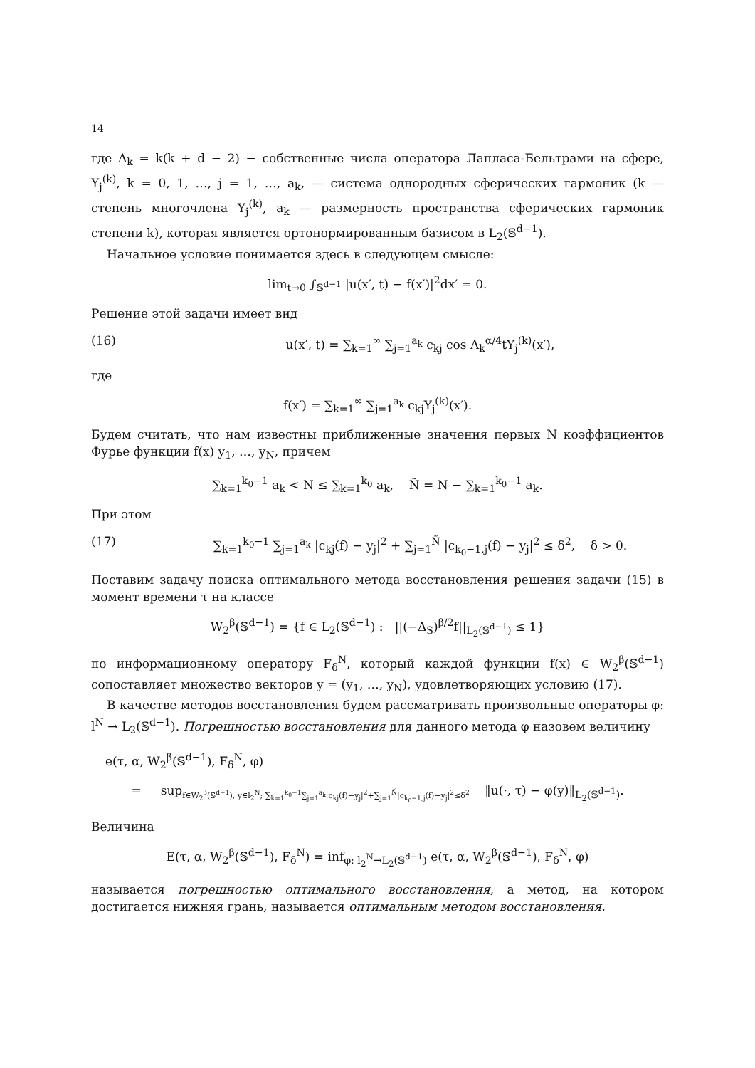14
где Λ<sub>k</sub> = k(k + d − 2) − собственные числа оператора Лапласа-Бельтрами на сфере, Y<sub>j</sub><sup>(k)</sup>, k = 0, 1, …, j = 1, …, a<sub>k</sub>, — система однородных сферических гармоник (k — степень многочлена Y<sub>j</sub><sup>(k)</sup>, a<sub>k</sub> — размерность пространства сферических гармоник степени k), которая является ортонормированным базисом в L<sub>2</sub>(𝕊<sup>d−1</sup>).
Начальное условие понимается здесь в следующем смысле:
lim<sub>t→0</sub> ∫<sub>𝕊<sup>d−1</sup></sub> |u(x′, t) − f(x′)|<sup>2</sup>dx′ = 0.
Решение этой задачи имеет вид
(16) u(x′, t) = ∑<sub>k=1</sub><sup>∞</sup> ∑<sub>j=1</sub><sup>a<sub>k</sub></sup> c<sub>kj</sub> cos Λ<sub>k</sub><sup>α/4</sup>tY<sub>j</sub><sup>(k)</sup>(x′),
где
f(x′) = ∑<sub>k=1</sub><sup>∞</sup> ∑<sub>j=1</sub><sup>a<sub>k</sub></sup> c<sub>kj</sub>Y<sub>j</sub><sup>(k)</sup>(x′).
Будем считать, что нам известны приближенные значения первых N коэффициентов Фурье функции f(x) y<sub>1</sub>, …, y<sub>N</sub>, причем
∑<sub>k=1</sub><sup>k<sub>0</sub>−1</sup> a<sub>k</sub> < N ≤ ∑<sub>k=1</sub><sup>k<sub>0</sub></sup> a<sub>k</sub>, Ñ = N − ∑<sub>k=1</sub><sup>k<sub>0</sub>−1</sup> a<sub>k</sub>.
При этом
(17) ∑<sub>k=1</sub><sup>k<sub>0</sub>−1</sup> ∑<sub>j=1</sub><sup>a<sub>k</sub></sup> |c<sub>kj</sub>(f) − y<sub>j</sub>|<sup>2</sup> + ∑<sub>j=1</sub><sup>Ñ</sup> |c<sub>k<sub>0</sub>−1,j</sub>(f) − y<sub>j</sub>|<sup>2</sup> ≤ δ<sup>2</sup>, δ > 0.
Поставим задачу поиска оптимального метода восстановления решения задачи (15) в момент времени τ на классе
W<sub>2</sub><sup>β</sup>(𝕊<sup>d−1</sup>) = {f ∈ L<sub>2</sub>(𝕊<sup>d−1</sup>) : ||(−Δ<sub>S</sub>)<sup>β/2</sup>f||<sub>L<sub>2</sub>(𝕊<sup>d−1</sup>)</sub> ≤ 1}
по информационному оператору F<sub>δ</sub><sup>N</sup>, который каждой функции f(x) ∈ W<sub>2</sub><sup>β</sup>(𝕊<sup>d−1</sup>) сопоставляет множество векторов y = (y<sub>1</sub>, …, y<sub>N</sub>), удовлетворяющих условию (17).
В качестве методов восстановления будем рассматривать произвольные операторы φ: l<sup>N</sup> → L<sub>2</sub>(𝕊<sup>d−1</sup>). Погрешностью восстановления для данного метода φ назовем величину
e(τ, α, W<sub>2</sub><sup>β</sup>(𝕊<sup>d−1</sup>), F<sub>δ</sub><sup>N</sup>, φ)
= sup<sub>f∈W<sub>2</sub><sup>β</sup>(𝕊<sup>d−1</sup>), y∈l<sub>2</sub><sup>N</sup>; ∑<sub>k=1</sub><sup>k<sub>0</sub>−1</sup>∑<sub>j=1</sub><sup>a<sub>k</sub></sup>|c<sub>kj</sub>(f)−y<sub>j</sub>|<sup>2</sup>+∑<sub>j=1</sub><sup>Ñ</sup>|c<sub>k<sub>0</sub>−1,j</sub>(f)−y<sub>j</sub>|<sup>2</sup>≤δ<sup>2</sup></sub> ‖u(·, τ) − φ(y)‖<sub>L<sub>2</sub>(𝕊<sup>d−1</sup>)</sub>.
Величина
E(τ, α, W<sub>2</sub><sup>β</sup>(𝕊<sup>d−1</sup>), F<sub>δ</sub><sup>N</sup>) = inf<sub>φ: l<sub>2</sub><sup>N</sup>→L<sub>2</sub>(𝕊<sup>d−1</sup>)</sub> e(τ, α, W<sub>2</sub><sup>β</sup>(𝕊<sup>d−1</sup>), F<sub>δ</sub><sup>N</sup>, φ)
называется погрешностью оптимального восстановления, а метод, на котором достигается нижняя грань, называется оптимальным методом восстановления.